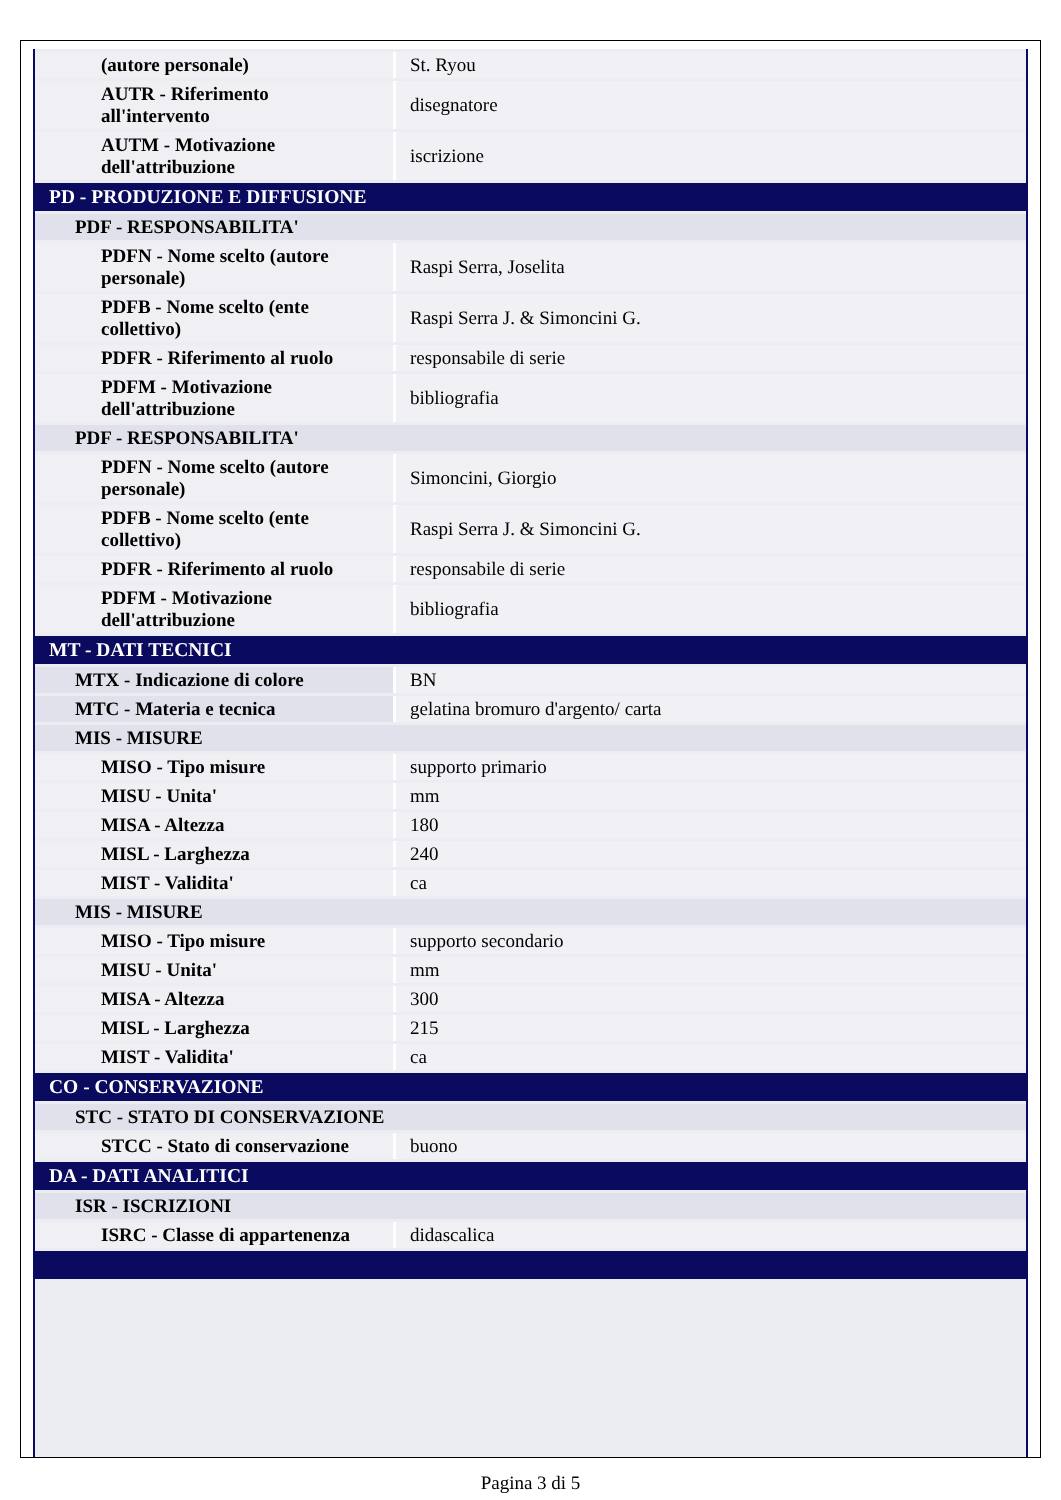| (autore personale) | St. Ryou |
| AUTR - Riferimento all'intervento | disegnatore |
| AUTM - Motivazione dell'attribuzione | iscrizione |
| PD - PRODUZIONE E DIFFUSIONE | |
| PDF - RESPONSABILITA' | |
| PDFN - Nome scelto (autore personale) | Raspi Serra, Joselita |
| PDFB - Nome scelto (ente collettivo) | Raspi Serra J. & Simoncini G. |
| PDFR - Riferimento al ruolo | responsabile di serie |
| PDFM - Motivazione dell'attribuzione | bibliografia |
| PDF - RESPONSABILITA' | |
| PDFN - Nome scelto (autore personale) | Simoncini, Giorgio |
| PDFB - Nome scelto (ente collettivo) | Raspi Serra J. & Simoncini G. |
| PDFR - Riferimento al ruolo | responsabile di serie |
| PDFM - Motivazione dell'attribuzione | bibliografia |
| MT - DATI TECNICI | |
| MTX - Indicazione di colore | BN |
| MTC - Materia e tecnica | gelatina bromuro d'argento/ carta |
| MIS - MISURE | |
| MISO - Tipo misure | supporto primario |
| MISU - Unita' | mm |
| MISA - Altezza | 180 |
| MISL - Larghezza | 240 |
| MIST - Validita' | ca |
| MIS - MISURE | |
| MISO - Tipo misure | supporto secondario |
| MISU - Unita' | mm |
| MISA - Altezza | 300 |
| MISL - Larghezza | 215 |
| MIST - Validita' | ca |
| CO - CONSERVAZIONE | |
| STC - STATO DI CONSERVAZIONE | |
| STCC - Stato di conservazione | buono |
| DA - DATI ANALITICI | |
| ISR - ISCRIZIONI | |
| ISRC - Classe di appartenenza | didascalica |
Pagina 3 di 5